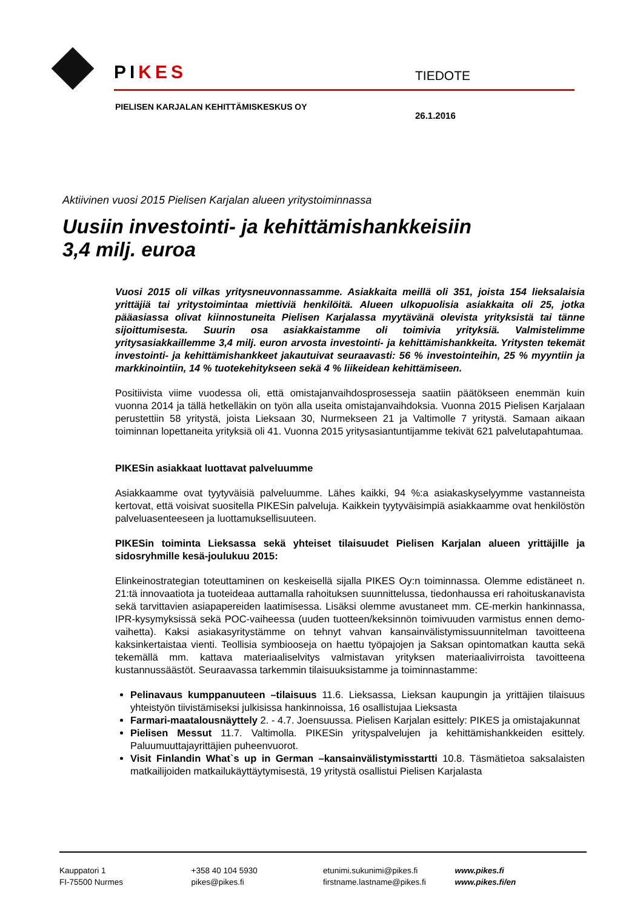PIKES TIEDOTE
PIELISEN KARJALAN KEHITTÄMISKESKUS OY
26.1.2016
Aktiivinen vuosi 2015 Pielisen Karjalan alueen yritystoiminnassa
Uusiin investointi- ja kehittämishankkeisiin
3,4 milj. euroa
Vuosi 2015 oli vilkas yritysneuvonnassamme. Asiakkaita meillä oli 351, joista 154 lieksalaisia yrittäjiä tai yritystoimintaa miettiviä henkilöitä. Alueen ulkopuolisia asiakkaita oli 25, jotka pääasiassa olivat kiinnostuneita Pielisen Karjalassa myytävänä olevista yrityksistä tai tänne sijoittumisesta. Suurin osa asiakkaistamme oli toimivia yrityksiä. Valmistelimme yritysasiakkaillemme 3,4 milj. euron arvosta investointi- ja kehittämishankkeita. Yritysten tekemät investointi- ja kehittämishankkeet jakautuivat seuraavasti: 56 % investointeihin, 25 % myyntiin ja markkinointiin, 14 % tuotekehitykseen sekä 4 % liikeidean kehittämiseen.
Positiivista viime vuodessa oli, että omistajanvaihdosprosesseja saatiin päätökseen enemmän kuin vuonna 2014 ja tällä hetkelläkin on työn alla useita omistajanvaihdoksia. Vuonna 2015 Pielisen Karjalaan perustettiin 58 yritystä, joista Lieksaan 30, Nurmekseen 21 ja Valtimolle 7 yritystä. Samaan aikaan toiminnan lopettaneita yrityksiä oli 41. Vuonna 2015 yritysasiantuntijamme tekivät 621 palvelutapahtumaa.
PIKESin asiakkaat luottavat palveluumme
Asiakkaamme ovat tyytyväisiä palveluumme. Lähes kaikki, 94 %:a asiakaskyselyymme vastanneista kertovat, että voisivat suositella PIKESin palveluja. Kaikkein tyytyväisimpiä asiakkaamme ovat henkilöstön palveluasenteeseen ja luottamuksellisuuteen.
PIKESin toiminta Lieksassa sekä yhteiset tilaisuudet Pielisen Karjalan alueen yrittäjille ja sidosryhmille kesä-joulukuu 2015:
Elinkeinostrategian toteuttaminen on keskeisellä sijalla PIKES Oy:n toiminnassa. Olemme edistäneet n. 21:tä innovaatiota ja tuoteideaa auttamalla rahoituksen suunnittelussa, tiedonhaussa eri rahoituskanavista sekä tarvittavien asiapapereiden laatimisessa. Lisäksi olemme avustaneet mm. CE-merkin hankinnassa, IPR-kysymyksissä sekä POC-vaiheessa (uuden tuotteen/keksinnön toimivuuden varmistus ennen demo-vaihetta). Kaksi asiakasyritystämme on tehnyt vahvan kansainvälistymissuunnitelman tavoitteena kaksinkertaistaa vienti. Teollisia symbiooseja on haettu työpajojen ja Saksan opintomatkan kautta sekä tekemällä mm. kattava materiaaliselvitys valmistavan yrityksen materiaalivirroista tavoitteena kustannussäästöt. Seuraavassa tarkemmin tilaisuuksistamme ja toiminnastamme:
Pelinavaus kumppanuuteen –tilaisuus 11.6. Lieksassa, Lieksan kaupungin ja yrittäjien tilaisuus yhteistyön tiivistämiseksi julkisissa hankinnoissa, 16 osallistujaa Lieksasta
Farmari-maatalousnäyttely 2. - 4.7. Joensuussa. Pielisen Karjalan esittely: PIKES ja omistajakunnat
Pielisen Messut 11.7. Valtimolla. PIKESin yrityspalvelujen ja kehittämishankkeiden esittely. Paluumuuttajayrittäjien puheenvuorot.
Visit Finlandin What`s up in German –kansainvälistymisstartti 10.8. Täsmätietoa saksalaisten matkailijoiden matkailukäyttäytymisestä, 19 yritystä osallistui Pielisen Karjalasta
Kauppatori 1
FI-75500 Nurmes
+358 40 104 5930
pikes@pikes.fi
etunimi.sukunimi@pikes.fi
firstname.lastname@pikes.fi
www.pikes.fi
www.pikes.fi/en